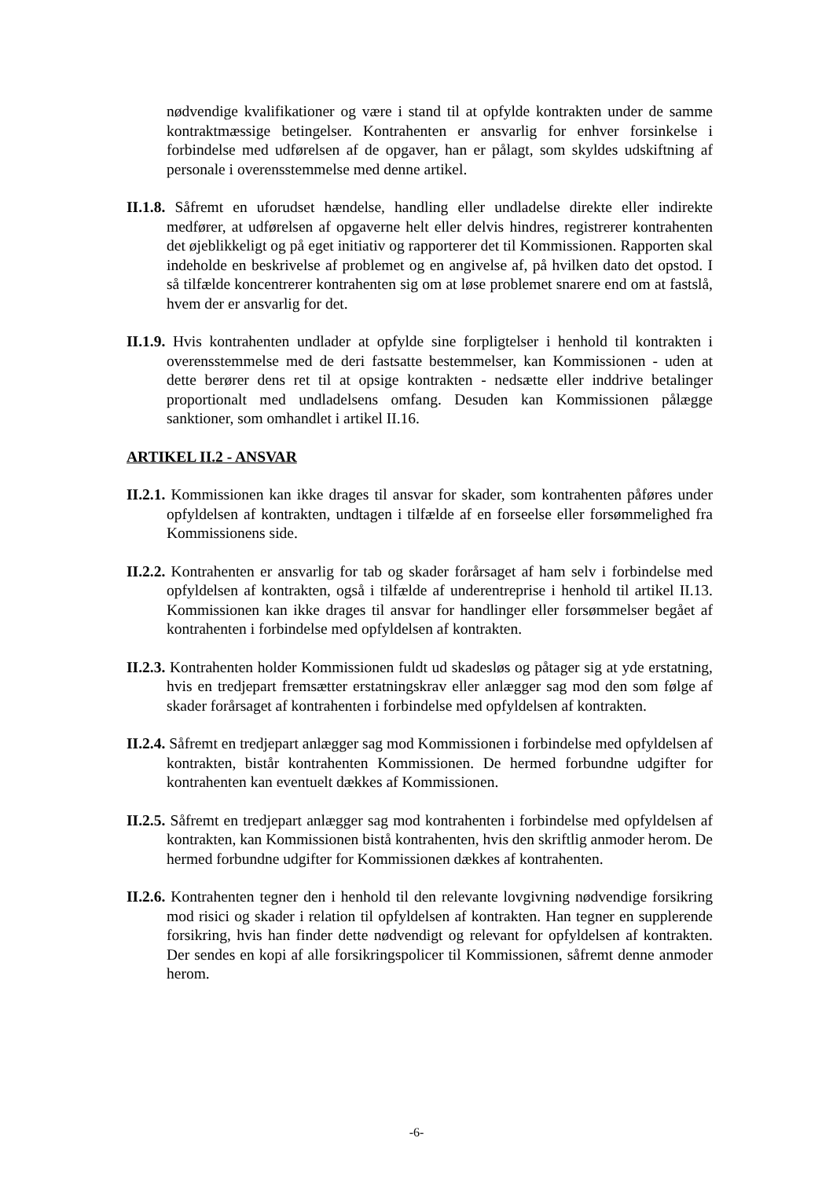nødvendige kvalifikationer og være i stand til at opfylde kontrakten under de samme kontraktmæssige betingelser. Kontrahenten er ansvarlig for enhver forsinkelse i forbindelse med udførelsen af de opgaver, han er pålagt, som skyldes udskiftning af personale i overensstemmelse med denne artikel.
II.1.8. Såfremt en uforudset hændelse, handling eller undladelse direkte eller indirekte medfører, at udførelsen af opgaverne helt eller delvis hindres, registrerer kontrahenten det øjeblikkeligt og på eget initiativ og rapporterer det til Kommissionen. Rapporten skal indeholde en beskrivelse af problemet og en angivelse af, på hvilken dato det opstod. I så tilfælde koncentrerer kontrahenten sig om at løse problemet snarere end om at fastslå, hvem der er ansvarlig for det.
II.1.9. Hvis kontrahenten undlader at opfylde sine forpligtelser i henhold til kontrakten i overensstemmelse med de deri fastsatte bestemmelser, kan Kommissionen - uden at dette berører dens ret til at opsige kontrakten - nedsætte eller inddrive betalinger proportionalt med undladelsens omfang. Desuden kan Kommissionen pålægge sanktioner, som omhandlet i artikel II.16.
ARTIKEL II.2 - ANSVAR
II.2.1. Kommissionen kan ikke drages til ansvar for skader, som kontrahenten påføres under opfyldelsen af kontrakten, undtagen i tilfælde af en forseelse eller forsømmelighed fra Kommissionens side.
II.2.2. Kontrahenten er ansvarlig for tab og skader forårsaget af ham selv i forbindelse med opfyldelsen af kontrakten, også i tilfælde af underentreprise i henhold til artikel II.13. Kommissionen kan ikke drages til ansvar for handlinger eller forsømmelser begået af kontrahenten i forbindelse med opfyldelsen af kontrakten.
II.2.3. Kontrahenten holder Kommissionen fuldt ud skadesløs og påtager sig at yde erstatning, hvis en tredjepart fremsætter erstatningskrav eller anlægger sag mod den som følge af skader forårsaget af kontrahenten i forbindelse med opfyldelsen af kontrakten.
II.2.4. Såfremt en tredjepart anlægger sag mod Kommissionen i forbindelse med opfyldelsen af kontrakten, bistår kontrahenten Kommissionen. De hermed forbundne udgifter for kontrahenten kan eventuelt dækkes af Kommissionen.
II.2.5. Såfremt en tredjepart anlægger sag mod kontrahenten i forbindelse med opfyldelsen af kontrakten, kan Kommissionen bistå kontrahenten, hvis den skriftlig anmoder herom. De hermed forbundne udgifter for Kommissionen dækkes af kontrahenten.
II.2.6. Kontrahenten tegner den i henhold til den relevante lovgivning nødvendige forsikring mod risici og skader i relation til opfyldelsen af kontrakten. Han tegner en supplerende forsikring, hvis han finder dette nødvendigt og relevant for opfyldelsen af kontrakten. Der sendes en kopi af alle forsikringspolicer til Kommissionen, såfremt denne anmoder herom.
-6-